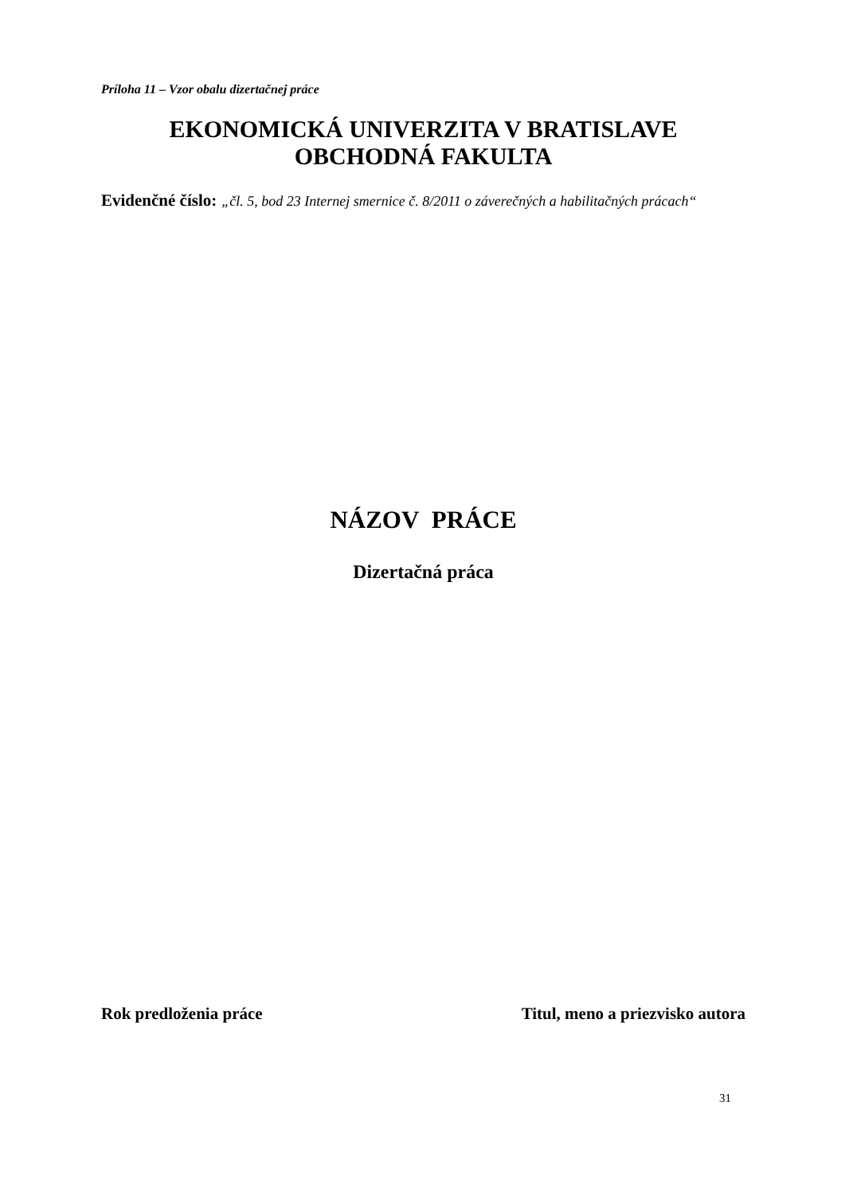Príloha 11 – Vzor obalu dizertačnej práce
EKONOMICKÁ UNIVERZITA V BRATISLAVE
OBCHODNÁ FAKULTA
Evidenčné číslo: „čl. 5, bod 23 Internej smernice č. 8/2011 o záverečných a habilitačných prácach“
NÁZOV PRÁCE
Dizertačná práca
Rok predloženia práce Titul, meno a priezvisko autora
31